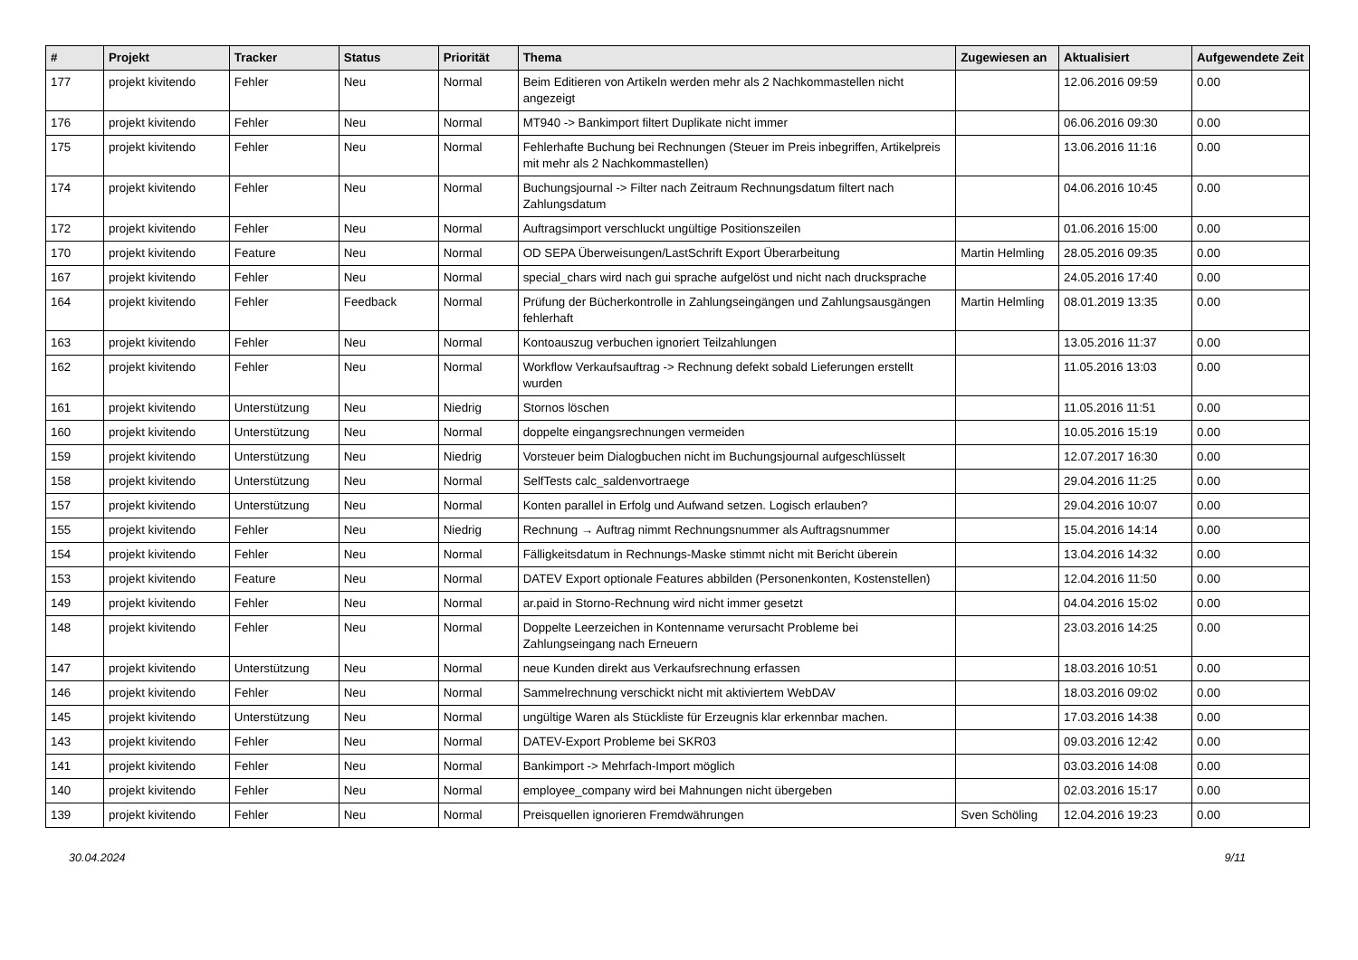| # | Projekt | Tracker | Status | Priorität | Thema | Zugewiesen an | Aktualisiert | Aufgewendete Zeit |
| --- | --- | --- | --- | --- | --- | --- | --- | --- |
| 177 | projekt kivitendo | Fehler | Neu | Normal | Beim Editieren von Artikeln werden mehr als 2 Nachkommastellen nicht angezeigt | | 12.06.2016 09:59 | 0.00 |
| 176 | projekt kivitendo | Fehler | Neu | Normal | MT940 -> Bankimport filtert Duplikate nicht immer | | 06.06.2016 09:30 | 0.00 |
| 175 | projekt kivitendo | Fehler | Neu | Normal | Fehlerhafte Buchung bei Rechnungen (Steuer im Preis inbegriffen, Artikelpreis mit mehr als 2 Nachkommastellen) | | 13.06.2016 11:16 | 0.00 |
| 174 | projekt kivitendo | Fehler | Neu | Normal | Buchungsjournal -> Filter nach Zeitraum Rechnungsdatum filtert nach Zahlungsdatum | | 04.06.2016 10:45 | 0.00 |
| 172 | projekt kivitendo | Fehler | Neu | Normal | Auftragsimport verschluckt ungültige Positionszeilen | | 01.06.2016 15:00 | 0.00 |
| 170 | projekt kivitendo | Feature | Neu | Normal | OD SEPA Überweisungen/LastSchrift Export Überarbeitung | Martin Helmling | 28.05.2016 09:35 | 0.00 |
| 167 | projekt kivitendo | Fehler | Neu | Normal | special_chars wird nach gui sprache aufgelöst und nicht nach drucksprache | | 24.05.2016 17:40 | 0.00 |
| 164 | projekt kivitendo | Fehler | Feedback | Normal | Prüfung der Bücherkontrolle in Zahlungseingängen und Zahlungsausgängen fehlerhaft | Martin Helmling | 08.01.2019 13:35 | 0.00 |
| 163 | projekt kivitendo | Fehler | Neu | Normal | Kontoauszug verbuchen ignoriert Teilzahlungen | | 13.05.2016 11:37 | 0.00 |
| 162 | projekt kivitendo | Fehler | Neu | Normal | Workflow Verkaufsauftrag -> Rechnung defekt sobald Lieferungen erstellt wurden | | 11.05.2016 13:03 | 0.00 |
| 161 | projekt kivitendo | Unterstützung | Neu | Niedrig | Stornos löschen | | 11.05.2016 11:51 | 0.00 |
| 160 | projekt kivitendo | Unterstützung | Neu | Normal | doppelte eingangsrechnungen vermeiden | | 10.05.2016 15:19 | 0.00 |
| 159 | projekt kivitendo | Unterstützung | Neu | Niedrig | Vorsteuer beim Dialogbuchen nicht im Buchungsjournal aufgeschlüsselt | | 12.07.2017 16:30 | 0.00 |
| 158 | projekt kivitendo | Unterstützung | Neu | Normal | SelfTests calc_saldenvortraege | | 29.04.2016 11:25 | 0.00 |
| 157 | projekt kivitendo | Unterstützung | Neu | Normal | Konten parallel in Erfolg und Aufwand setzen. Logisch erlauben? | | 29.04.2016 10:07 | 0.00 |
| 155 | projekt kivitendo | Fehler | Neu | Niedrig | Rechnung → Auftrag nimmt Rechnungsnummer als Auftragsnummer | | 15.04.2016 14:14 | 0.00 |
| 154 | projekt kivitendo | Fehler | Neu | Normal | Fälligkeitsdatum in Rechnungs-Maske stimmt nicht mit Bericht überein | | 13.04.2016 14:32 | 0.00 |
| 153 | projekt kivitendo | Feature | Neu | Normal | DATEV Export optionale Features abbilden (Personenkonten, Kostenstellen) | | 12.04.2016 11:50 | 0.00 |
| 149 | projekt kivitendo | Fehler | Neu | Normal | ar.paid in Storno-Rechnung wird nicht immer gesetzt | | 04.04.2016 15:02 | 0.00 |
| 148 | projekt kivitendo | Fehler | Neu | Normal | Doppelte Leerzeichen in Kontenname verursacht Probleme bei Zahlungseingang nach Erneuern | | 23.03.2016 14:25 | 0.00 |
| 147 | projekt kivitendo | Unterstützung | Neu | Normal | neue Kunden direkt aus Verkaufsrechnung erfassen | | 18.03.2016 10:51 | 0.00 |
| 146 | projekt kivitendo | Fehler | Neu | Normal | Sammelrechnung verschickt nicht mit aktiviertem WebDAV | | 18.03.2016 09:02 | 0.00 |
| 145 | projekt kivitendo | Unterstützung | Neu | Normal | ungültige Waren als Stückliste für Erzeugnis klar erkennbar machen. | | 17.03.2016 14:38 | 0.00 |
| 143 | projekt kivitendo | Fehler | Neu | Normal | DATEV-Export Probleme bei SKR03 | | 09.03.2016 12:42 | 0.00 |
| 141 | projekt kivitendo | Fehler | Neu | Normal | Bankimport -> Mehrfach-Import möglich | | 03.03.2016 14:08 | 0.00 |
| 140 | projekt kivitendo | Fehler | Neu | Normal | employee_company wird bei Mahnungen nicht übergeben | | 02.03.2016 15:17 | 0.00 |
| 139 | projekt kivitendo | Fehler | Neu | Normal | Preisquellen ignorieren Fremdwährungen | Sven Schöling | 12.04.2016 19:23 | 0.00 |
30.04.2024 9/11